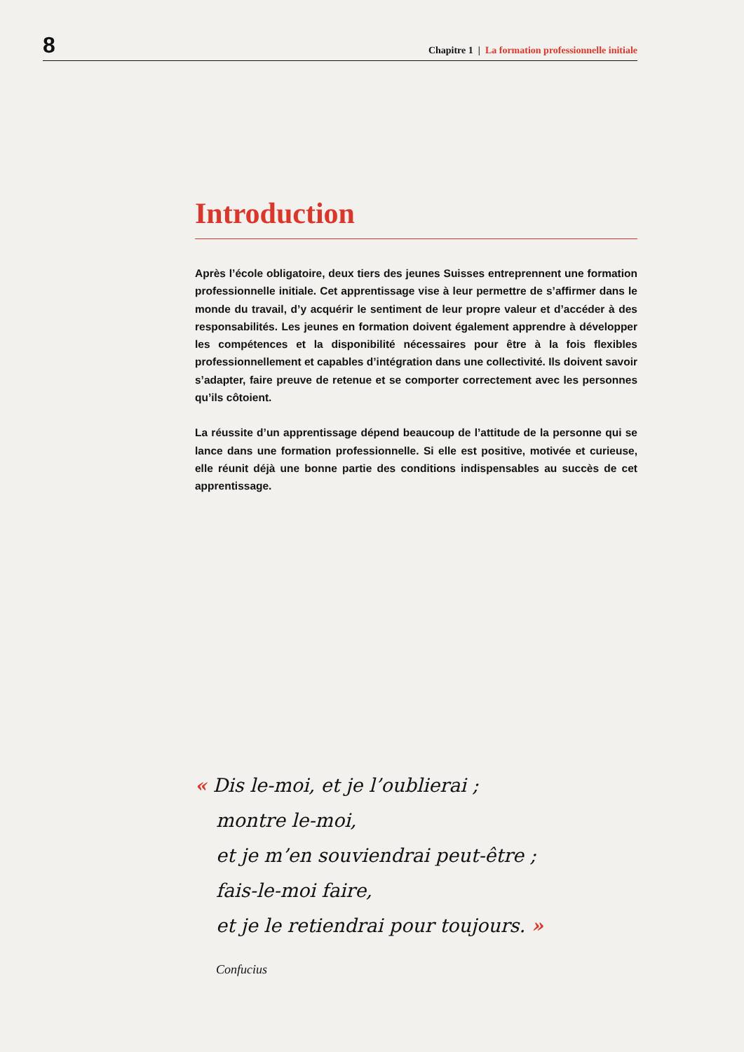8 Chapitre 1 | La formation professionnelle initiale
Introduction
Après l’école obligatoire, deux tiers des jeunes Suisses entreprennent une formation professionnelle initiale. Cet apprentissage vise à leur permettre de s’affirmer dans le monde du travail, d’y acquérir le sentiment de leur propre valeur et d’accéder à des responsabilités. Les jeunes en formation doivent également apprendre à développer les compétences et la disponibilité nécessaires pour être à la fois flexibles profession­nellement et capables d’intégration dans une collectivité. Ils doivent savoir s’adapter, faire preuve de retenue et se comporter correctement avec les personnes qu’ils côtoient.
La réussite d’un apprentissage dépend beaucoup de l’attitude de la personne qui se lance dans une formation professionnelle. Si elle est positive, motivée et curieuse, elle réunit déjà une bonne partie des conditions indispensables au succès de cet apprentis­sage.
« Dis le-moi, et je l’oublierai ;
montre le-moi,
et je m’en souviendrai peut-être ;
fais-le-moi faire,
et je le retiendrai pour toujours. »
Confucius